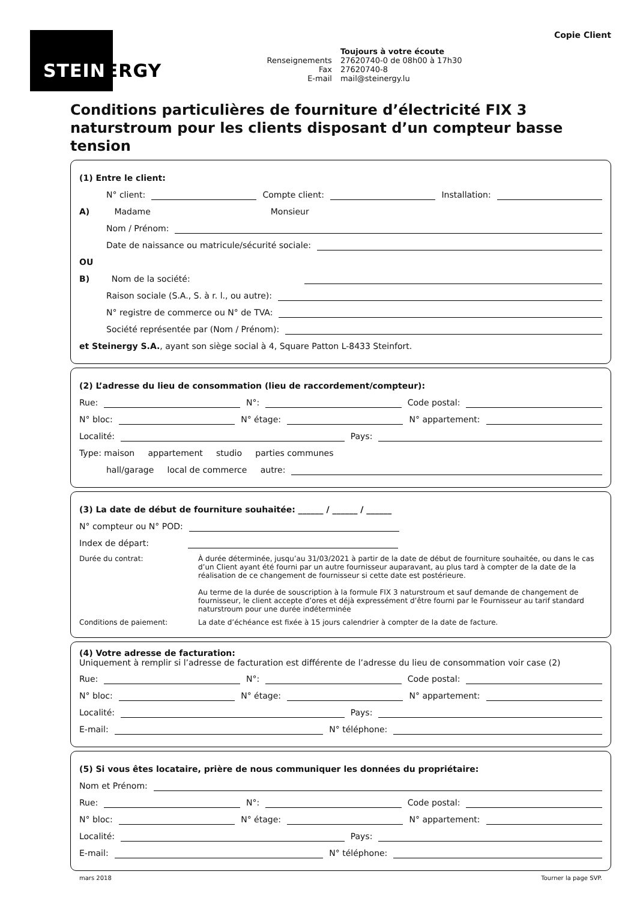STEINERGY
Copie Client
Toujours à votre écoute Renseignements 27620740-0 de 08h00 à 17h30 Fax 27620740-8 E-mail mail@steinergy.lu
Conditions particulières de fourniture d’électricité FIX 3 naturstroum pour les clients disposant d’un compteur basse tension
(1) Entre le client:
N° client: Compte client: Installation:
A) Madame Monsieur
Nom / Prénom:
Date de naissance ou matricule/sécurité sociale:
OU
B) Nom de la société:
Raison sociale (S.A., S. à r. l., ou autre):
N° registre de commerce ou N° de TVA:
Société représentée par (Nom / Prénom):
et Steinergy S.A., ayant son siège social à 4, Square Patton L-8433 Steinfort.
(2) L’adresse du lieu de consommation (lieu de raccordement/compteur):
Rue: N°: Code postal:
N° bloc: N° étage: N° appartement:
Localité: Pays:
Type: maison appartement studio parties communes
hall/garage local de commerce autre:
(3) La date de début de fourniture souhaitée: ______ / ______ / ______
N° compteur ou N° POD:
Index de départ:
Durée du contrat: À durée déterminée, jusqu’au 31/03/2021 à partir de la date de début de fourniture souhaitée, ou dans le cas d’un Client ayant été fourni par un autre fournisseur auparavant, au plus tard à compter de la date de la réalisation de ce changement de fournisseur si cette date est postérieure.
Au terme de la durée de souscription à la formule FIX 3 naturstroum et sauf demande de changement de fournisseur, le client accepte d’ores et déjà expressément d’être fourni par le Fournisseur au tarif standard naturstroum pour une durée indéterminée
Conditions de paiement: La date d’échéance est fixée à 15 jours calendrier à compter de la date de facture.
(4) Votre adresse de facturation:
Uniquement à remplir si l’adresse de facturation est différente de l’adresse du lieu de consommation voir case (2)
Rue: N°: Code postal:
N° bloc: N° étage: N° appartement:
Localité: Pays:
E-mail: N° téléphone:
(5) Si vous êtes locataire, prière de nous communiquer les données du propriétaire:
Nom et Prénom:
Rue: N°: Code postal:
N° bloc: N° étage: N° appartement:
Localité: Pays:
E-mail: N° téléphone:
mars 2018 Tourner la page SVP.